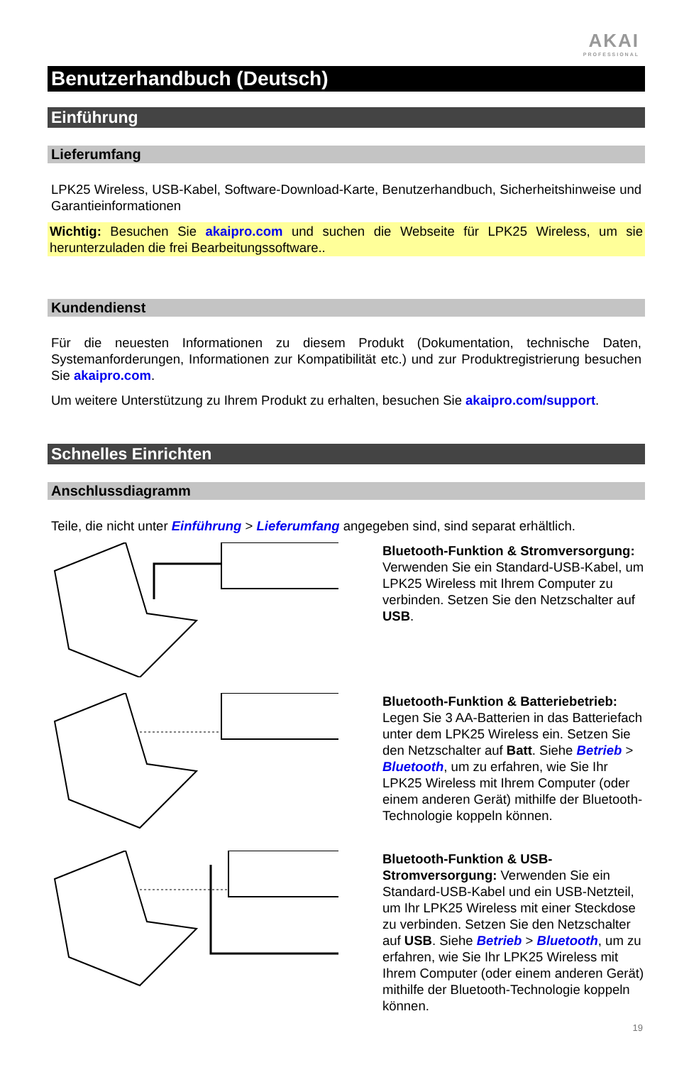AKAI
PROFESSIONAL
Benutzerhandbuch (Deutsch)
Einführung
Lieferumfang
LPK25 Wireless, USB-Kabel, Software-Download-Karte, Benutzerhandbuch, Sicherheitshinweise und Garantieinformationen
Wichtig: Besuchen Sie akaipro.com und suchen die Webseite für LPK25 Wireless, um sie herunterzuladen die frei Bearbeitungssoftware..
Kundendienst
Für die neuesten Informationen zu diesem Produkt (Dokumentation, technische Daten, Systemanforderungen, Informationen zur Kompatibilität etc.) und zur Produktregistrierung besuchen Sie akaipro.com.
Um weitere Unterstützung zu Ihrem Produkt zu erhalten, besuchen Sie akaipro.com/support.
Schnelles Einrichten
Anschlussdiagramm
Teile, die nicht unter Einführung > Lieferumfang angegeben sind, sind separat erhältlich.
Bluetooth-Funktion & Stromversorgung: Verwenden Sie ein Standard-USB-Kabel, um LPK25 Wireless mit Ihrem Computer zu verbinden. Setzen Sie den Netzschalter auf USB.
Bluetooth-Funktion & Batteriebetrieb: Legen Sie 3 AA-Batterien in das Batteriefach unter dem LPK25 Wireless ein. Setzen Sie den Netzschalter auf Batt. Siehe Betrieb > Bluetooth, um zu erfahren, wie Sie Ihr LPK25 Wireless mit Ihrem Computer (oder einem anderen Gerät) mithilfe der Bluetooth-Technologie koppeln können.
Bluetooth-Funktion & USB-Stromversorgung: Verwenden Sie ein Standard-USB-Kabel und ein USB-Netzteil, um Ihr LPK25 Wireless mit einer Steckdose zu verbinden. Setzen Sie den Netzschalter auf USB. Siehe Betrieb > Bluetooth, um zu erfahren, wie Sie Ihr LPK25 Wireless mit Ihrem Computer (oder einem anderen Gerät) mithilfe der Bluetooth-Technologie koppeln können.
19